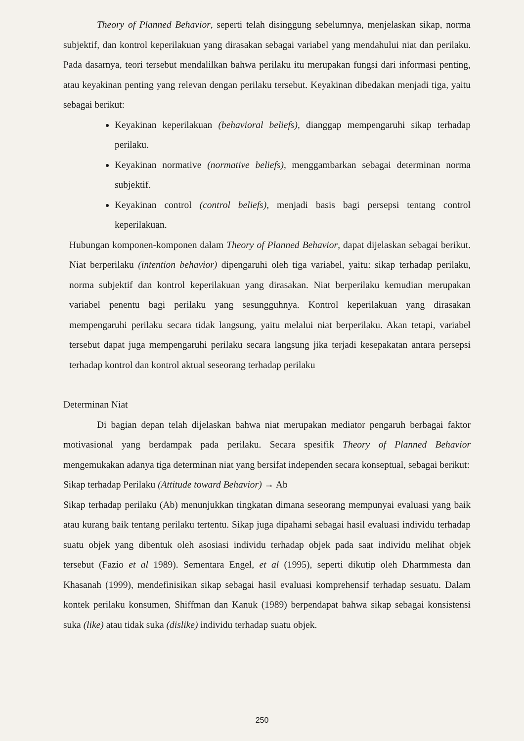Theory of Planned Behavior, seperti telah disinggung sebelumnya, menjelaskan sikap, norma subjektif, dan kontrol keperilakuan yang dirasakan sebagai variabel yang mendahului niat dan perilaku. Pada dasarnya, teori tersebut mendalilkan bahwa perilaku itu merupakan fungsi dari informasi penting, atau keyakinan penting yang relevan dengan perilaku tersebut. Keyakinan dibedakan menjadi tiga, yaitu sebagai berikut:
Keyakinan keperilakuan (behavioral beliefs), dianggap mempengaruhi sikap terhadap perilaku.
Keyakinan normative (normative beliefs), menggambarkan sebagai determinan norma subjektif.
Keyakinan control (control beliefs), menjadi basis bagi persepsi tentang control keperilakuan.
Hubungan komponen-komponen dalam Theory of Planned Behavior, dapat dijelaskan sebagai berikut. Niat berperilaku (intention behavior) dipengaruhi oleh tiga variabel, yaitu: sikap terhadap perilaku, norma subjektif dan kontrol keperilakuan yang dirasakan. Niat berperilaku kemudian merupakan variabel penentu bagi perilaku yang sesungguhnya. Kontrol keperilakuan yang dirasakan mempengaruhi perilaku secara tidak langsung, yaitu melalui niat berperilaku. Akan tetapi, variabel tersebut dapat juga mempengaruhi perilaku secara langsung jika terjadi kesepakatan antara persepsi terhadap kontrol dan kontrol aktual seseorang terhadap perilaku
Determinan Niat
Di bagian depan telah dijelaskan bahwa niat merupakan mediator pengaruh berbagai faktor motivasional yang berdampak pada perilaku. Secara spesifik Theory of Planned Behavior mengemukakan adanya tiga determinan niat yang bersifat independen secara konseptual, sebagai berikut:
Sikap terhadap Perilaku (Attitude toward Behavior) → Ab
Sikap terhadap perilaku (Ab) menunjukkan tingkatan dimana seseorang mempunyai evaluasi yang baik atau kurang baik tentang perilaku tertentu. Sikap juga dipahami sebagai hasil evaluasi individu terhadap suatu objek yang dibentuk oleh asosiasi individu terhadap objek pada saat individu melihat objek tersebut (Fazio et al 1989). Sementara Engel, et al (1995), seperti dikutip oleh Dharmmesta dan Khasanah (1999), mendefinisikan sikap sebagai hasil evaluasi komprehensif terhadap sesuatu. Dalam kontek perilaku konsumen, Shiffman dan Kanuk (1989) berpendapat bahwa sikap sebagai konsistensi suka (like) atau tidak suka (dislike) individu terhadap suatu objek.
250